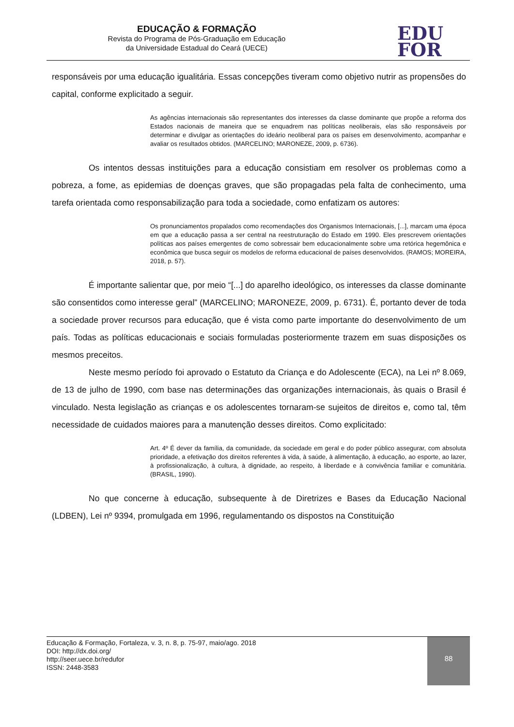EDUCAÇÃO & FORMAÇÃO
Revista do Programa de Pós-Graduação em Educação
da Universidade Estadual do Ceará (UECE)
EDU
FOR
responsáveis por uma educação igualitária. Essas concepções tiveram como objetivo nutrir as propensões do capital, conforme explicitado a seguir.
As agências internacionais são representantes dos interesses da classe dominante que propõe a reforma dos Estados nacionais de maneira que se enquadrem nas políticas neoliberais, elas são responsáveis por determinar e divulgar as orientações do ideário neoliberal para os países em desenvolvimento, acompanhar e avaliar os resultados obtidos. (MARCELINO; MARONEZE, 2009, p. 6736).
Os intentos dessas instituições para a educação consistiam em resolver os problemas como a pobreza, a fome, as epidemias de doenças graves, que são propagadas pela falta de conhecimento, uma tarefa orientada como responsabilização para toda a sociedade, como enfatizam os autores:
Os pronunciamentos propalados como recomendações dos Organismos Internacionais, [...], marcam uma época em que a educação passa a ser central na reestruturação do Estado em 1990. Eles prescrevem orientações políticas aos países emergentes de como sobressair bem educacionalmente sobre uma retórica hegemônica e econômica que busca seguir os modelos de reforma educacional de países desenvolvidos. (RAMOS; MOREIRA, 2018, p. 57).
É importante salientar que, por meio “[...] do aparelho ideológico, os interesses da classe dominante são consentidos como interesse geral” (MARCELINO; MARONEZE, 2009, p. 6731). É, portanto dever de toda a sociedade prover recursos para educação, que é vista como parte importante do desenvolvimento de um país. Todas as políticas educacionais e sociais formuladas posteriormente trazem em suas disposições os mesmos preceitos.
Neste mesmo período foi aprovado o Estatuto da Criança e do Adolescente (ECA), na Lei nº 8.069, de 13 de julho de 1990, com base nas determinações das organizações internacionais, às quais o Brasil é vinculado. Nesta legislação as crianças e os adolescentes tornaram-se sujeitos de direitos e, como tal, têm necessidade de cuidados maiores para a manutenção desses direitos. Como explicitado:
Art. 4º É dever da família, da comunidade, da sociedade em geral e do poder público assegurar, com absoluta prioridade, a efetivação dos direitos referentes à vida, à saúde, à alimentação, à educação, ao esporte, ao lazer, à profissionalização, à cultura, à dignidade, ao respeito, à liberdade e à convivência familiar e comunitária. (BRASIL, 1990).
No que concerne à educação, subsequente à de Diretrizes e Bases da Educação Nacional (LDBEN), Lei nº 9394, promulgada em 1996, regulamentando os dispostos na Constituição
Educação & Formação, Fortaleza, v. 3, n. 8, p. 75-97, maio/ago. 2018
DOI: http://dx.doi.org/
http://seer.uece.br/redufor
ISSN: 2448-3583
88